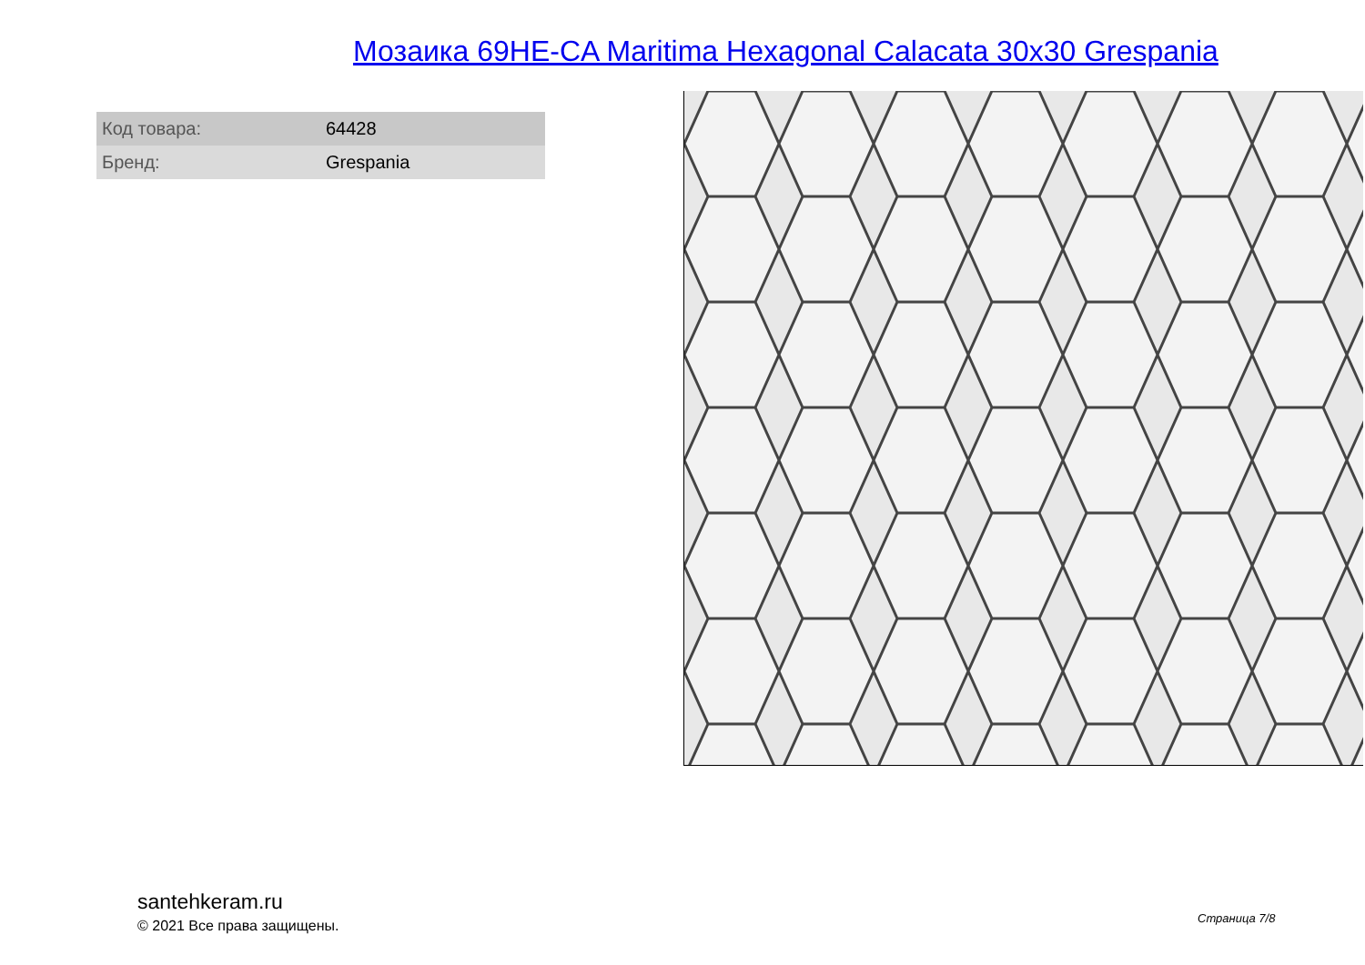Мозаика 69HE-CA Maritima Hexagonal Calacata 30x30 Grespania
| Код товара: | 64428 |
| Бренд: | Grespania |
santehkeram.ru
© 2021 Все права защищены.
Страница 7/8